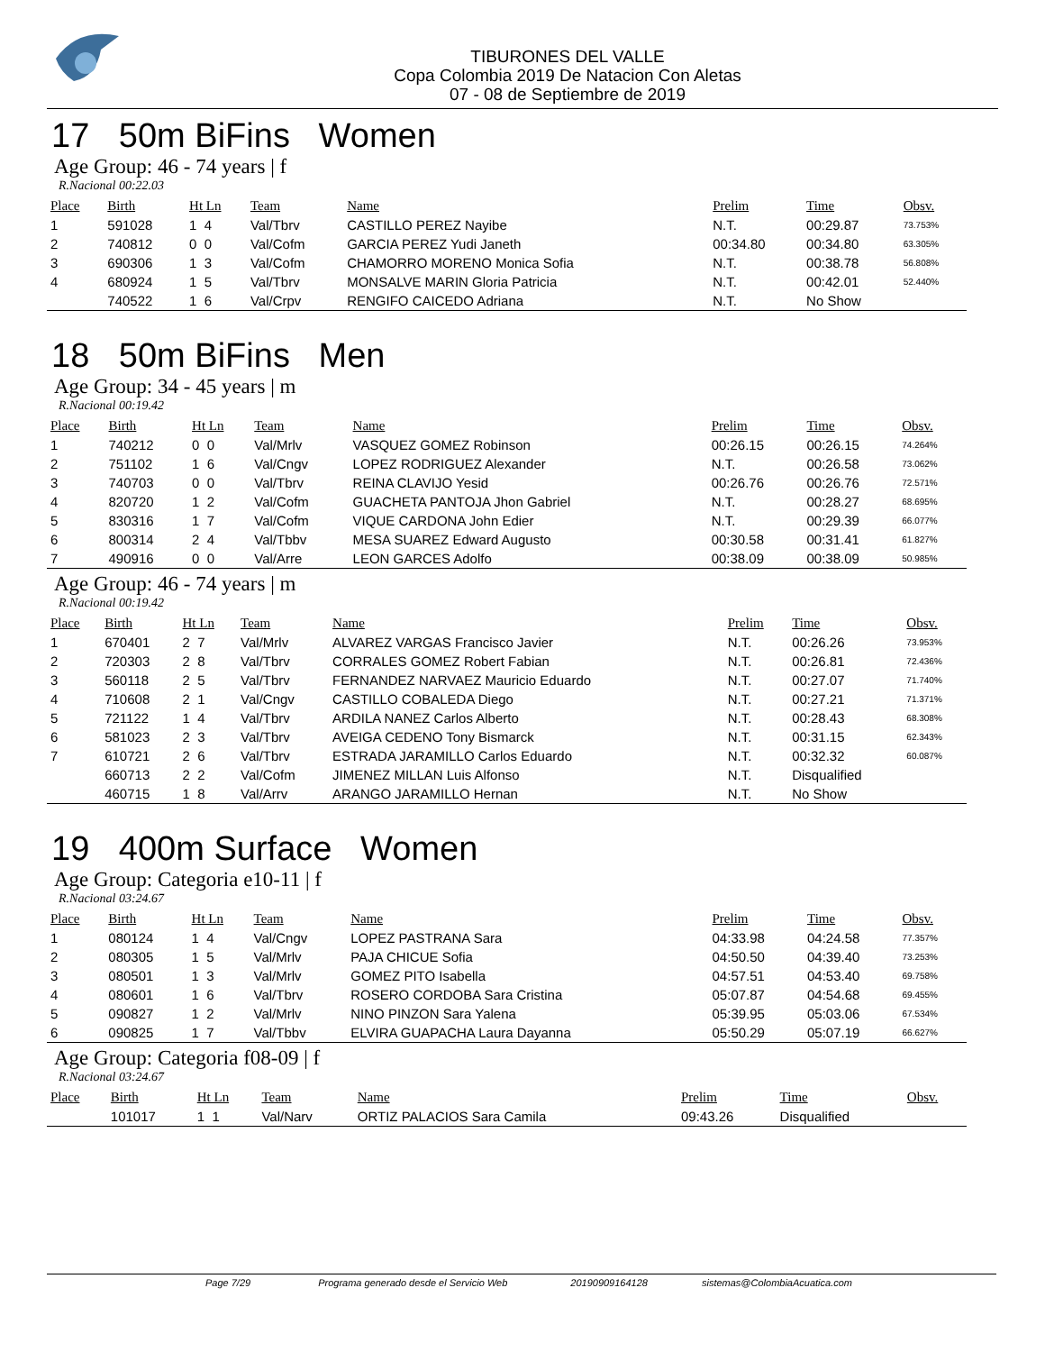TIBURONES DEL VALLE
Copa Colombia 2019 De Natacion Con Aletas
07 - 08 de Septiembre de 2019
17 50m BiFins Women
Age Group: 46 - 74 years | f
R.Nacional 00:22.03
| Place | Birth | Ht Ln | Team | Name | Prelim | Time | Obsv. |
| --- | --- | --- | --- | --- | --- | --- | --- |
| 1 | 591028 | 1 4 | Val/Tbrv | CASTILLO PEREZ Nayibe | N.T. | 00:29.87 | 73.753% |
| 2 | 740812 | 0 0 | Val/Cofm | GARCIA PEREZ Yudi Janeth | 00:34.80 | 00:34.80 | 63.305% |
| 3 | 690306 | 1 3 | Val/Cofm | CHAMORRO MORENO Monica Sofia | N.T. | 00:38.78 | 56.808% |
| 4 | 680924 | 1 5 | Val/Tbrv | MONSALVE MARIN Gloria Patricia | N.T. | 00:42.01 | 52.440% |
| | 740522 | 1 6 | Val/Crpv | RENGIFO CAICEDO Adriana | N.T. | No Show | |
18 50m BiFins Men
Age Group: 34 - 45 years | m
R.Nacional 00:19.42
| Place | Birth | Ht Ln | Team | Name | Prelim | Time | Obsv. |
| --- | --- | --- | --- | --- | --- | --- | --- |
| 1 | 740212 | 0 0 | Val/Mrlv | VASQUEZ GOMEZ Robinson | 00:26.15 | 00:26.15 | 74.264% |
| 2 | 751102 | 1 6 | Val/Cngv | LOPEZ RODRIGUEZ Alexander | N.T. | 00:26.58 | 73.062% |
| 3 | 740703 | 0 0 | Val/Tbrv | REINA CLAVIJO Yesid | 00:26.76 | 00:26.76 | 72.571% |
| 4 | 820720 | 1 2 | Val/Cofm | GUACHETA PANTOJA Jhon Gabriel | N.T. | 00:28.27 | 68.695% |
| 5 | 830316 | 1 7 | Val/Cofm | VIQUE CARDONA John Edier | N.T. | 00:29.39 | 66.077% |
| 6 | 800314 | 2 4 | Val/Tbbv | MESA SUAREZ Edward Augusto | 00:30.58 | 00:31.41 | 61.827% |
| 7 | 490916 | 0 0 | Val/Arre | LEON GARCES Adolfo | 00:38.09 | 00:38.09 | 50.985% |
Age Group: 46 - 74 years | m
R.Nacional 00:19.42
| Place | Birth | Ht Ln | Team | Name | Prelim | Time | Obsv. |
| --- | --- | --- | --- | --- | --- | --- | --- |
| 1 | 670401 | 2 7 | Val/Mrlv | ALVAREZ VARGAS Francisco Javier | N.T. | 00:26.26 | 73.953% |
| 2 | 720303 | 2 8 | Val/Tbrv | CORRALES GOMEZ Robert Fabian | N.T. | 00:26.81 | 72.436% |
| 3 | 560118 | 2 5 | Val/Tbrv | FERNANDEZ NARVAEZ Mauricio Eduardo | N.T. | 00:27.07 | 71.740% |
| 4 | 710608 | 2 1 | Val/Cngv | CASTILLO COBALEDA Diego | N.T. | 00:27.21 | 71.371% |
| 5 | 721122 | 1 4 | Val/Tbrv | ARDILA NANEZ Carlos Alberto | N.T. | 00:28.43 | 68.308% |
| 6 | 581023 | 2 3 | Val/Tbrv | AVEIGA CEDENO Tony Bismarck | N.T. | 00:31.15 | 62.343% |
| 7 | 610721 | 2 6 | Val/Tbrv | ESTRADA JARAMILLO Carlos Eduardo | N.T. | 00:32.32 | 60.087% |
| | 660713 | 2 2 | Val/Cofm | JIMENEZ MILLAN Luis Alfonso | N.T. | Disqualified | |
| | 460715 | 1 8 | Val/Arrv | ARANGO JARAMILLO Hernan | N.T. | No Show | |
19 400m Surface Women
Age Group: Categoria e10-11 | f
R.Nacional 03:24.67
| Place | Birth | Ht Ln | Team | Name | Prelim | Time | Obsv. |
| --- | --- | --- | --- | --- | --- | --- | --- |
| 1 | 080124 | 1 4 | Val/Cngv | LOPEZ PASTRANA Sara | 04:33.98 | 04:24.58 | 77.357% |
| 2 | 080305 | 1 5 | Val/Mrlv | PAJA CHICUE Sofia | 04:50.50 | 04:39.40 | 73.253% |
| 3 | 080501 | 1 3 | Val/Mrlv | GOMEZ PITO Isabella | 04:57.51 | 04:53.40 | 69.758% |
| 4 | 080601 | 1 6 | Val/Tbrv | ROSERO CORDOBA Sara Cristina | 05:07.87 | 04:54.68 | 69.455% |
| 5 | 090827 | 1 2 | Val/Mrlv | NINO PINZON Sara Yalena | 05:39.95 | 05:03.06 | 67.534% |
| 6 | 090825 | 1 7 | Val/Tbbv | ELVIRA GUAPACHA Laura Dayanna | 05:50.29 | 05:07.19 | 66.627% |
Age Group: Categoria f08-09 | f
R.Nacional 03:24.67
| Place | Birth | Ht Ln | Team | Name | Prelim | Time | Obsv. |
| --- | --- | --- | --- | --- | --- | --- | --- |
| | 101017 | 1 1 | Val/Narv | ORTIZ PALACIOS Sara Camila | 09:43.26 | Disqualified | |
Page 7/29 Programa generado desde el Servicio Web 20190909164128 sistemas@ColombiaAcuatica.com